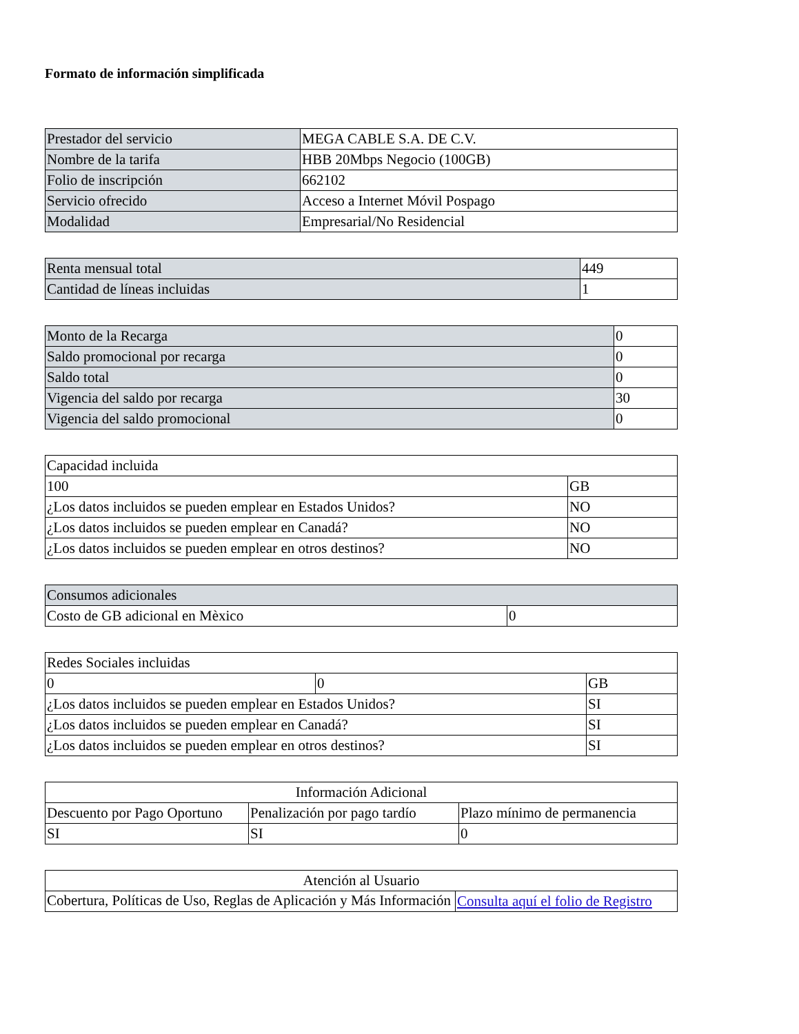Formato de información simplificada
| Prestador del servicio | MEGA CABLE S.A. DE C.V. |
| Nombre de la tarifa | HBB 20Mbps Negocio (100GB) |
| Folio de inscripción | 662102 |
| Servicio ofrecido | Acceso a Internet Móvil Pospago |
| Modalidad | Empresarial/No Residencial |
| Renta mensual total | 449 |
| Cantidad de líneas incluidas | 1 |
| Monto de la Recarga | 0 |
| Saldo promocional por recarga | 0 |
| Saldo total | 0 |
| Vigencia del saldo por recarga | 30 |
| Vigencia del saldo promocional | 0 |
| Capacidad incluida | |
| 100 | GB |
| ¿Los datos incluidos se pueden emplear en Estados Unidos? | NO |
| ¿Los datos incluidos se pueden emplear en Canadá? | NO |
| ¿Los datos incluidos se pueden emplear en otros destinos? | NO |
| Consumos adicionales | |
| Costo de GB adicional en Mèxico | 0 |
| Redes Sociales incluidas | | |
| 0 | 0 | GB |
| ¿Los datos incluidos se pueden emplear en Estados Unidos? | | SI |
| ¿Los datos incluidos se pueden emplear en Canadá? | | SI |
| ¿Los datos incluidos se pueden emplear en otros destinos? | | SI |
| Información Adicional | | |
| Descuento por Pago Oportuno | Penalización por pago tardío | Plazo mínimo de permanencia |
| SI | SI | 0 |
| Atención al Usuario | |
| Cobertura, Políticas de Uso, Reglas de Aplicación y Más Información | Consulta aquí el folio de Registro |